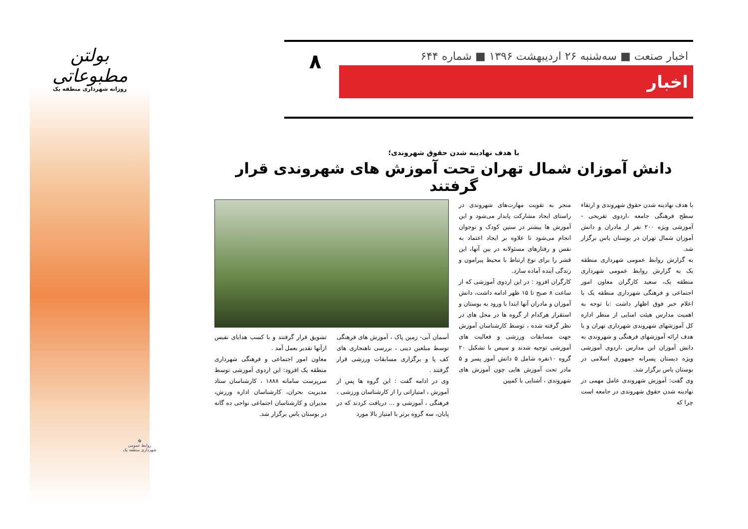بولتن مطبوعاتی
روزانه شهرداری منطقه یک
✿
روابط عمومی
شهرداری منطقه یک
اخبار صنعت ■ سه‌شنبه ۲۶ اردیبهشت ۱۳۹۶ ■ شماره ۶۴۴ ۸
اخبار
با هدف نهادینه شدن حقوق شهروندی؛
دانش آموزان شمال تهران تحت آموزش های شهروندی قرار گرفتند
با هدف نهادینه شدن حقوق شهروندی و ارتقاء سطح فرهنگی جامعه ،اردوی تفریحی - آموزشی ویژه ۲۰۰ نفر از مادران و دانش آموزان شمال تهران در بوستان یاس برگزار شد.
به گزارش روابط عمومی شهرداری منطقه یک به گزارش روابط عمومی شهرداری منطقه یک، سعید کارگران معاون امور اجتماعی و فرهنگی شهرداری منطقه یک با اعلام خبر فوق اظهار داشت :با توجه به اهمیت مدارس هیئت امنایی از منظر اداره کل آموزشهای شهروندی شهرداری تهران و با هدف ارائه آموزشهای فرهنگی و شهروندی به دانش آموزان این مدارس ،اردوی آموزشی ویژه دبستان پسرانه جمهوری اسلامی در بوستان یاس برگزار شد.
وی گفت: آموزش شهروندی عامل مهمی در نهادینه شدن حقوق شهروندی در جامعه است چرا که
منجر به تقویت مهارت‌های شهروندی در راستای ایجاد مشارکت پایدار می‌شود و این آموزش ها بیشتر در سنین کودک و نوجوان انجام می‌شود تا علاوه بر ایجاد اعتماد به نفس و رفتارهای مسئولانه در بین آنها، این قشر را برای نوع ارتباط با محیط پیرامون و زندگی آینده آماده سازد.
کارگران افزود : در این اردوی آموزشی که از ساعت ۸ صبح تا ۱۵ ظهر ادامه داشت، دانش آموزان و مادران آنها ابتدا با ورود به بوستان و استقرار هرکدام از گروه ها در محل های در نظر گرفته شده ، توسط کارشناسان آموزش جهت مسابقات ورزشی و فعالیت های آموزشی توجیه شدند و سپس با تشکیل ۲۰ گروه ۱۰نفره شامل ۵ دانش آموز پسر و ۵ مادر تحت آموزش هایی چون آموزش های شهروندی ، آشنایی با کمپین
آسمان آبی- زمین پاک ، آموزش های فرهنگی توسط مبلغین دینی ، بررسی ناهنجاری های کف پا و برگزاری مسابقات ورزشی قرار گرفتند .
وی در ادامه گفت : این گروه ها پس از آموزش ، امتیازاتی را از کارشناسان ورزشی ، فرهنگی ، آموزشی و ... دریافت کردند که در پایان، سه گروه برتر با امتیاز بالا مورد
تشویق قرار گرفتند و با کسب هدایای نفیس ازآنها تقدیر بعمل آمد .
معاون امور اجتماعی و فرهنگی شهرداری منطقه یک افزود: این اردوی آموزشی توسط سرپرست سامانه ۱۸۸۸ ، کارشناسان ستاد مدیریت بحران، کارشناسان اداره ورزش، مدیران و کارشناسان اجتماعی نواحی ده گانه در بوستان یاس برگزار شد.